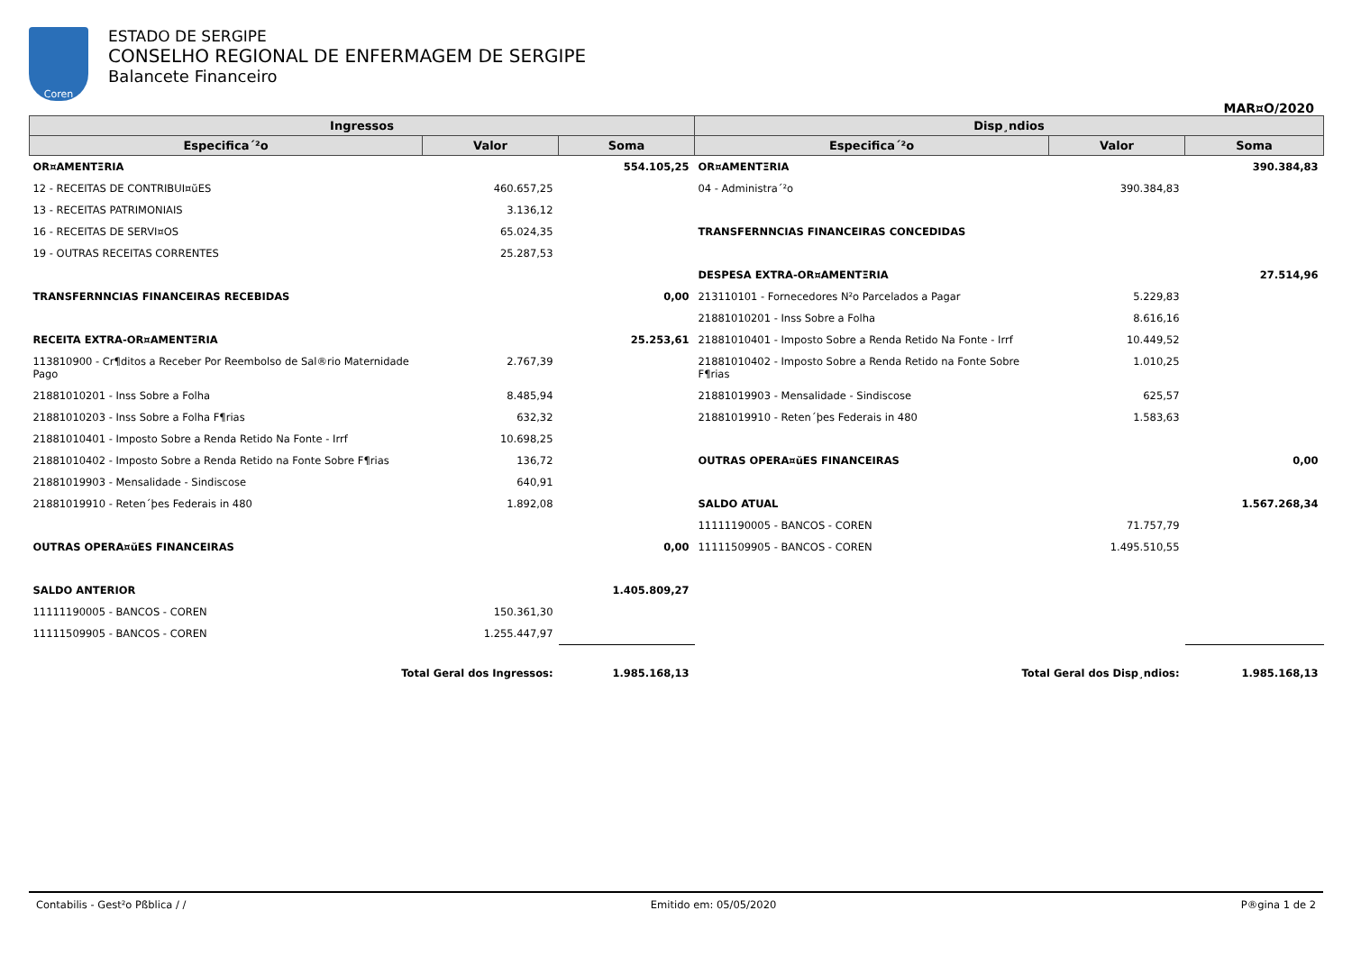Coren
ESTADO DE SERGIPE
CONSELHO REGIONAL DE ENFERMAGEM DE SERGIPE
Balancete Financeiro
MAR¤O/2020
| Ingressos | | | Disp¸ndios | | |
| --- | --- | --- | --- | --- | --- |
| Especifica´²o | Valor | Soma | Especifica´²o | Valor | Soma |
| OR¤AMENTΞRIA | | 554.105,25 | OR¤AMENTΞRIA | | 390.384,83 |
| 12 - RECEITAS DE CONTRIBUI¤ŭES | 460.657,25 | | 04 - Administra´²o | 390.384,83 | |
| 13 - RECEITAS PATRIMONIAIS | 3.136,12 | | | | |
| 16 - RECEITAS DE SERVI¤OS | 65.024,35 | | TRANSFERNNCIAS FINANCEIRAS CONCEDIDAS | | |
| 19 - OUTRAS RECEITAS CORRENTES | 25.287,53 | | | | |
| | | | DESPESA EXTRA-OR¤AMENTΞRIA | | 27.514,96 |
| TRANSFERNNCIAS FINANCEIRAS RECEBIDAS | | 0,00 | 213110101 - Fornecedores N²o Parcelados a Pagar | 5.229,83 | |
| | | | 21881010201 - Inss Sobre a Folha | 8.616,16 | |
| RECEITA EXTRA-OR¤AMENTΞRIA | | 25.253,61 | 21881010401 - Imposto Sobre a Renda Retido Na Fonte - Irrf | 10.449,52 | |
| 113810900 - Cr¶ditos a Receber Por Reembolso de Sal®rio Maternidade Pago | 2.767,39 | | 21881010402 - Imposto Sobre a Renda Retido na Fonte Sobre F¶rias | 1.010,25 | |
| 21881010201 - Inss Sobre a Folha | 8.485,94 | | 21881019903 - Mensalidade - Sindiscose | 625,57 | |
| 21881010203 - Inss Sobre a Folha F¶rias | 632,32 | | 21881019910 - Reten´þes Federais in 480 | 1.583,63 | |
| 21881010401 - Imposto Sobre a Renda Retido Na Fonte - Irrf | 10.698,25 | | | | |
| 21881010402 - Imposto Sobre a Renda Retido na Fonte Sobre F¶rias | 136,72 | | OUTRAS OPERA¤ŭES FINANCEIRAS | | 0,00 |
| 21881019903 - Mensalidade - Sindiscose | 640,91 | | | | |
| 21881019910 - Reten´þes Federais in 480 | 1.892,08 | | SALDO ATUAL | | 1.567.268,34 |
| | | | 11111190005 - BANCOS - COREN | 71.757,79 | |
| OUTRAS OPERA¤ŭES FINANCEIRAS | | 0,00 | 11111509905 - BANCOS - COREN | 1.495.510,55 | |
| SALDO ANTERIOR | | 1.405.809,27 | | | |
| 11111190005 - BANCOS - COREN | 150.361,30 | | | | |
| 11111509905 - BANCOS - COREN | 1.255.447,97 | | | | |
| Total Geral dos Ingressos: | | 1.985.168,13 | Total Geral dos Disp¸ndios: | | 1.985.168,13 |
Contabilis - Gest²o Pßblica / / Emitido em: 05/05/2020 P®gina 1 de 2